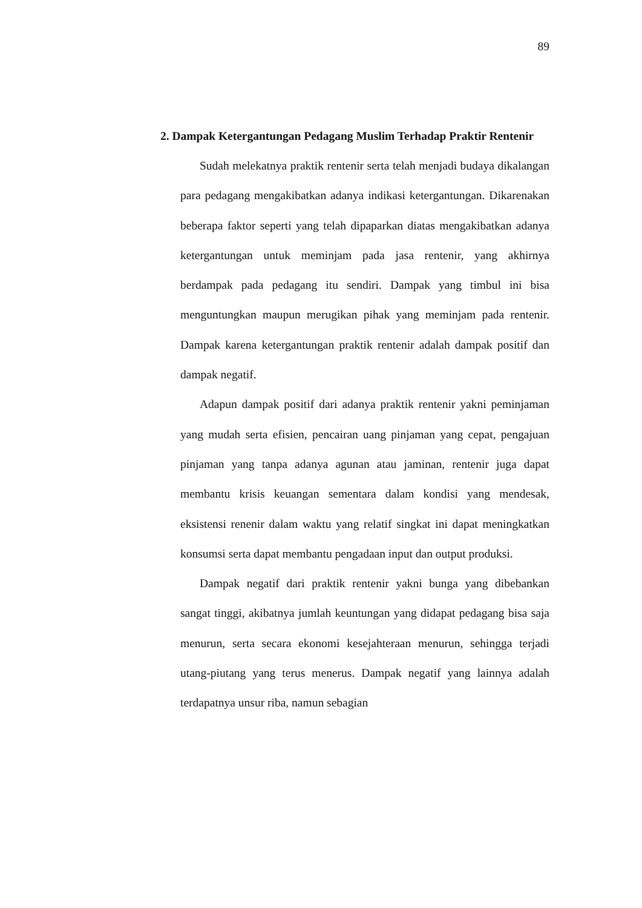89
2. Dampak Ketergantungan Pedagang Muslim Terhadap Praktir Rentenir
Sudah melekatnya praktik rentenir serta telah menjadi budaya dikalangan para pedagang mengakibatkan adanya indikasi ketergantungan. Dikarenakan beberapa faktor seperti yang telah dipaparkan diatas mengakibatkan adanya ketergantungan untuk meminjam pada jasa rentenir, yang akhirnya berdampak pada pedagang itu sendiri. Dampak yang timbul ini bisa menguntungkan maupun merugikan pihak yang meminjam pada rentenir. Dampak karena ketergantungan praktik rentenir adalah dampak positif dan dampak negatif.
Adapun dampak positif dari adanya praktik rentenir yakni peminjaman yang mudah serta efisien, pencairan uang pinjaman yang cepat, pengajuan pinjaman yang tanpa adanya agunan atau jaminan, rentenir juga dapat membantu krisis keuangan sementara dalam kondisi yang mendesak, eksistensi renenir dalam waktu yang relatif singkat ini dapat meningkatkan konsumsi serta dapat membantu pengadaan input dan output produksi.
Dampak negatif dari praktik rentenir yakni bunga yang dibebankan sangat tinggi, akibatnya jumlah keuntungan yang didapat pedagang bisa saja menurun, serta secara ekonomi kesejahteraan menurun, sehingga terjadi utang-piutang yang terus menerus. Dampak negatif yang lainnya adalah terdapatnya unsur riba, namun sebagian